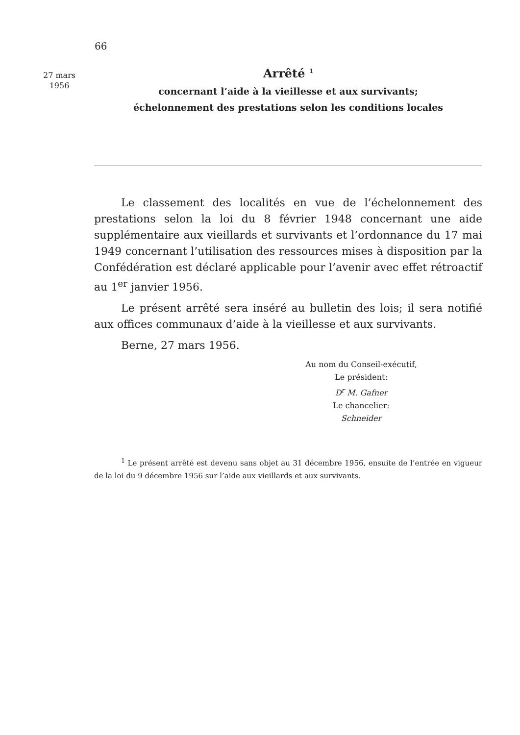66
27 mars
1956
Arrêté <sup>1</sup>
concernant l’aide à la vieillesse et aux survivants;
échelonnement des prestations selon les conditions locales
Le classement des localités en vue de l’échelonnement des prestations selon la loi du 8 février 1948 concernant une aide supplémentaire aux vieillards et survivants et l’ordonnance du 17 mai 1949 concernant l’utilisation des ressources mises à disposition par la Confédération est déclaré applicable pour l’avenir avec effet rétroactif au 1<sup>er</sup> janvier 1956.
Le présent arrêté sera inséré au bulletin des lois; il sera notifié aux offices communaux d’aide à la vieillesse et aux survivants.
Berne, 27 mars 1956.
Au nom du Conseil-exécutif,
Le président:
D<sup>r</sup> M. Gafner
Le chancelier:
Schneider
<sup>1</sup> Le présent arrêté est devenu sans objet au 31 décembre 1956, ensuite de l’entrée en vigueur de la loi du 9 décembre 1956 sur l’aide aux vieillards et aux survivants.